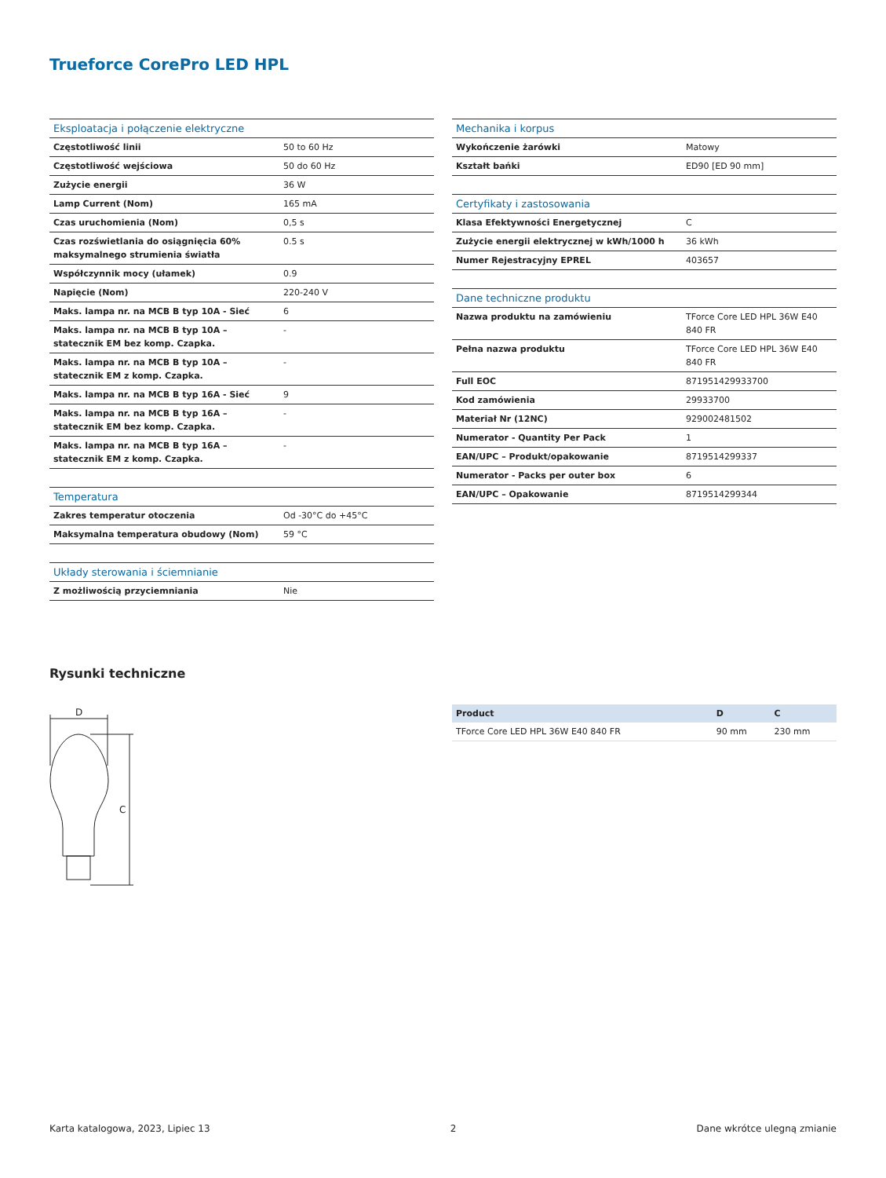Trueforce CorePro LED HPL
| Eksploatacja i połączenie elektryczne | |
| --- | --- |
| Częstotliwość linii | 50 to 60 Hz |
| Częstotliwość wejściowa | 50 do 60 Hz |
| Zużycie energii | 36 W |
| Lamp Current (Nom) | 165 mA |
| Czas uruchomienia (Nom) | 0,5 s |
| Czas rozświetlania do osiągnięcia 60% maksymalnego strumienia światła | 0.5 s |
| Współczynnik mocy (ułamek) | 0.9 |
| Napięcie (Nom) | 220-240 V |
| Maks. lampa nr. na MCB B typ 10A - Sieć | 6 |
| Maks. lampa nr. na MCB B typ 10A – statecznik EM bez komp. Czapka. | - |
| Maks. lampa nr. na MCB B typ 10A – statecznik EM z komp. Czapka. | - |
| Maks. lampa nr. na MCB B typ 16A - Sieć | 9 |
| Maks. lampa nr. na MCB B typ 16A – statecznik EM bez komp. Czapka. | - |
| Maks. lampa nr. na MCB B typ 16A – statecznik EM z komp. Czapka. | - |
| Temperatura | |
| --- | --- |
| Zakres temperatur otoczenia | Od -30°C do +45°C |
| Maksymalna temperatura obudowy (Nom) | 59 °C |
| Układy sterowania i ściemnianie | |
| --- | --- |
| Z możliwością przyciemniania | Nie |
| Mechanika i korpus | |
| --- | --- |
| Wykończenie żarówki | Matowy |
| Kształt bańki | ED90 [ED 90 mm] |
| Certyfikaty i zastosowania | |
| --- | --- |
| Klasa Efektywności Energetycznej | C |
| Zużycie energii elektrycznej w kWh/1000 h | 36 kWh |
| Numer Rejestracyjny EPREL | 403657 |
| Dane techniczne produktu | |
| --- | --- |
| Nazwa produktu na zamówieniu | TForce Core LED HPL 36W E40 840 FR |
| Pełna nazwa produktu | TForce Core LED HPL 36W E40 840 FR |
| Full EOC | 871951429933700 |
| Kod zamówienia | 29933700 |
| Materiał Nr (12NC) | 929002481502 |
| Numerator - Quantity Per Pack | 1 |
| EAN/UPC – Produkt/opakowanie | 8719514299337 |
| Numerator - Packs per outer box | 6 |
| EAN/UPC – Opakowanie | 8719514299344 |
Rysunki techniczne
D
C
| Product | D | C |
| --- | --- | --- |
| TForce Core LED HPL 36W E40 840 FR | 90 mm | 230 mm |
Karta katalogowa, 2023, Lipiec 13 2 Dane wkrótce ulegną zmianie